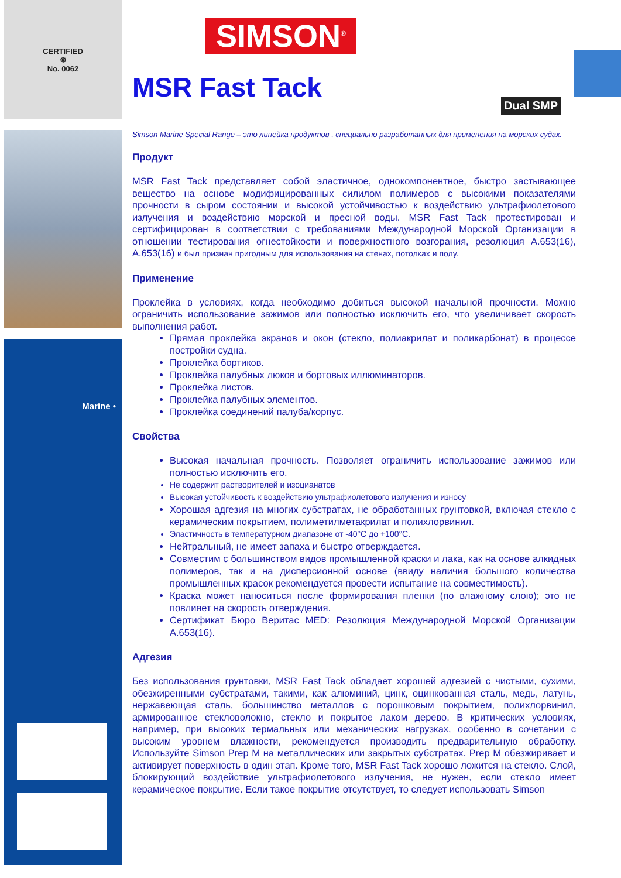CERTIFIED
☸
No. 0062
Marine •
Dual SMP
SIMSON<sup>®</sup>
MSR Fast Tack
Simson Marine Special Range – это линейка продуктов , специально разработанных для применения на морских судах.
Продукт
MSR Fast Tack представляет собой эластичное, однокомпонентное, быстро застывающее вещество на основе модифицированных силилом полимеров с высокими показателями прочности в сыром состоянии и высокой устойчивостью к воздействию ультрафиолетового излучения и воздействию морской и пресной воды. MSR Fast Tack протестирован и сертифицирован в соответствии с требованиями Международной Морской Организации в отношении тестирования огнестойкости и поверхностного возгорания, резолюция A.653(16), A.653(16) и был признан пригодным для использования на стенах, потолках и полу.
Применение
Проклейка в условиях, когда необходимо добиться высокой начальной прочности. Можно ограничить использование зажимов или полностью исключить его, что увеличивает скорость выполнения работ.
Прямая проклейка экранов и окон (стекло, полиакрилат и поликарбонат) в процессе постройки судна.
Проклейка бортиков.
Проклейка палубных люков и бортовых иллюминаторов.
Проклейка листов.
Проклейка палубных элементов.
Проклейка соединений палуба/корпус.
Свойства
Высокая начальная прочность. Позволяет ограничить использование зажимов или полностью исключить его.
Не содержит растворителей и изоцианатов
Высокая устойчивость к воздействию ультрафиолетового излучения и износу
Хорошая адгезия на многих субстратах, не обработанных грунтовкой, включая стекло с керамическим покрытием, полиметилметакрилат и полихлорвинил.
Эластичность в температурном диапазоне от -40°C до +100°C.
Нейтральный, не имеет запаха и быстро отверждается.
Совместим с большинством видов промышленной краски и лака, как на основе алкидных полимеров, так и на дисперсионной основе (ввиду наличия большого количества промышленных красок рекомендуется провести испытание на совместимость).
Краска может наноситься после формирования пленки (по влажному слою); это не повлияет на скорость отверждения.
Сертификат Бюро Веритас MED: Резолюция Международной Морской Организации A.653(16).
Адгезия
Без использования грунтовки, MSR Fast Tack обладает хорошей адгезией с чистыми, сухими, обезжиренными субстратами, такими, как алюминий, цинк, оцинкованная сталь, медь, латунь, нержавеющая сталь, большинство металлов с порошковым покрытием, полихлорвинил, армированное стекловолокно, стекло и покрытое лаком дерево. В критических условиях, например, при высоких термальных или механических нагрузках, особенно в сочетании с высоким уровнем влажности, рекомендуется производить предварительную обработку. Используйте Simson Prep M на металлических или закрытых субстратах. Prep M обезжиривает и активирует поверхность в один этап. Кроме того, MSR Fast Tack хорошо ложится на стекло. Слой, блокирующий воздействие ультрафиолетового излучения, не нужен, если стекло имеет керамическое покрытие. Если такое покрытие отсутствует, то следует использовать Simson